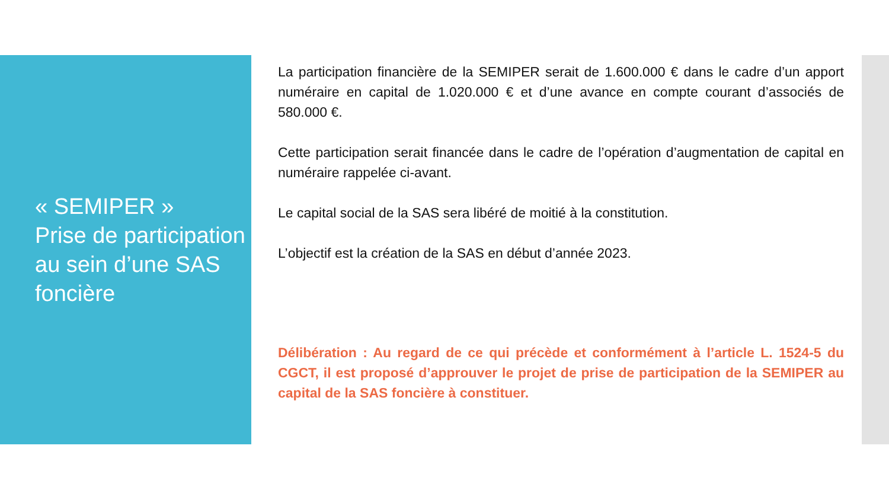« SEMIPER »
Prise de participation au sein d’une SAS foncière
La participation financière de la SEMIPER serait de 1.600.000 € dans le cadre d’un apport numéraire en capital de 1.020.000 € et d’une avance en compte courant d’associés de 580.000 €.
Cette participation serait financée dans le cadre de l’opération d’augmentation de capital en numéraire rappelée ci-avant.
Le capital social de la SAS sera libéré de moitié à la constitution.
L’objectif est la création de la SAS en début d’année 2023.
Délibération : Au regard de ce qui précède et conformément à l’article L. 1524-5 du CGCT, il est proposé d’approuver le projet de prise de participation de la SEMIPER au capital de la SAS foncière à constituer.